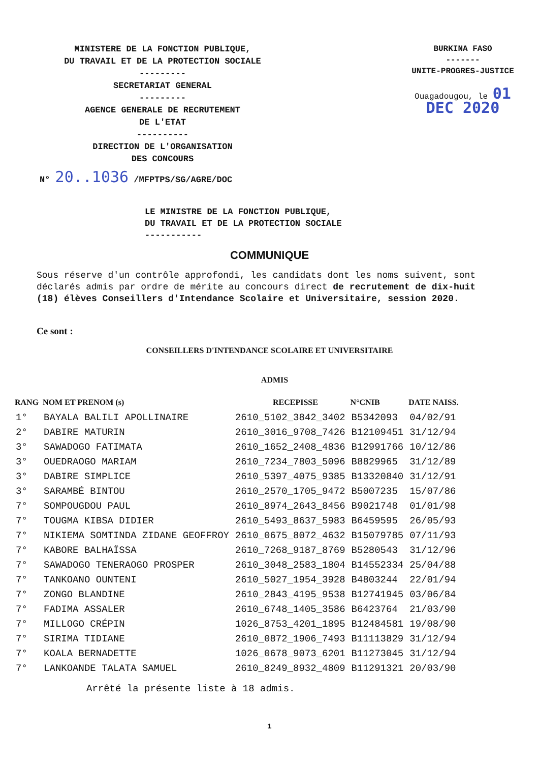MINISTERE DE LA FONCTION PUBLIQUE,
DU TRAVAIL ET DE LA PROTECTION SOCIALE
---------
SECRETARIAT GENERAL
---------
AGENCE GENERALE DE RECRUTEMENT
DE L'ETAT
----------
DIRECTION DE L'ORGANISATION
DES CONCOURS
BURKINA FASO
-------
UNITE-PROGRES-JUSTICE
Ouagadougou, le 01 DEC 2020
N° 20..1036 /MFPTPS/SG/AGRE/DOC
LE MINISTRE DE LA FONCTION PUBLIQUE,
DU TRAVAIL ET DE LA PROTECTION SOCIALE
-----------
COMMUNIQUE
Sous réserve d'un contrôle approfondi, les candidats dont les noms suivent, sont déclarés admis par ordre de mérite au concours direct de recrutement de dix-huit (18) élèves Conseillers d'Intendance Scolaire et Universitaire, session 2020.
Ce sont :
CONSEILLERS D'INTENDANCE SCOLAIRE ET UNIVERSITAIRE
ADMIS
| RANG | NOM ET PRENOM (s) | RECEPISSE | N°CNIB | DATE NAISS. |
| --- | --- | --- | --- | --- |
| 1° | BAYALA BALILI APOLLINAIRE | 2610_5102_3842_3402 | B5342093 | 04/02/91 |
| 2° | DABIRE MATURIN | 2610_3016_9708_7426 | B12109451 | 31/12/94 |
| 3° | SAWADOGO FATIMATA | 2610_1652_2408_4836 | B12991766 | 10/12/86 |
| 3° | OUEDRAOGO MARIAM | 2610_7234_7803_5096 | B8829965 | 31/12/89 |
| 3° | DABIRE SIMPLICE | 2610_5397_4075_9385 | B13320840 | 31/12/91 |
| 3° | SARAMBÉ BINTOU | 2610_2570_1705_9472 | B5007235 | 15/07/86 |
| 7° | SOMPOUGDOU PAUL | 2610_8974_2643_8456 | B9021748 | 01/01/98 |
| 7° | TOUGMA KIBSA DIDIER | 2610_5493_8637_5983 | B6459595 | 26/05/93 |
| 7° | NIKIEMA SOMTINDA ZIDANE GEOFFROY | 2610_0675_8072_4632 | B15079785 | 07/11/93 |
| 7° | KABORE BALHAÏSSA | 2610_7268_9187_8769 | B5280543 | 31/12/96 |
| 7° | SAWADOGO TENERAOGO PROSPER | 2610_3048_2583_1804 | B14552334 | 25/04/88 |
| 7° | TANKOANO OUNTENI | 2610_5027_1954_3928 | B4803244 | 22/01/94 |
| 7° | ZONGO BLANDINE | 2610_2843_4195_9538 | B12741945 | 03/06/84 |
| 7° | FADIMA ASSALER | 2610_6748_1405_3586 | B6423764 | 21/03/90 |
| 7° | MILLOGO CRÉPIN | 1026_8753_4201_1895 | B12484581 | 19/08/90 |
| 7° | SIRIMA TIDIANE | 2610_0872_1906_7493 | B11113829 | 31/12/94 |
| 7° | KOALA BERNADETTE | 1026_0678_9073_6201 | B11273045 | 31/12/94 |
| 7° | LANKOANDE TALATA SAMUEL | 2610_8249_8932_4809 | B11291321 | 20/03/90 |
Arrêté la présente liste à 18 admis.
1